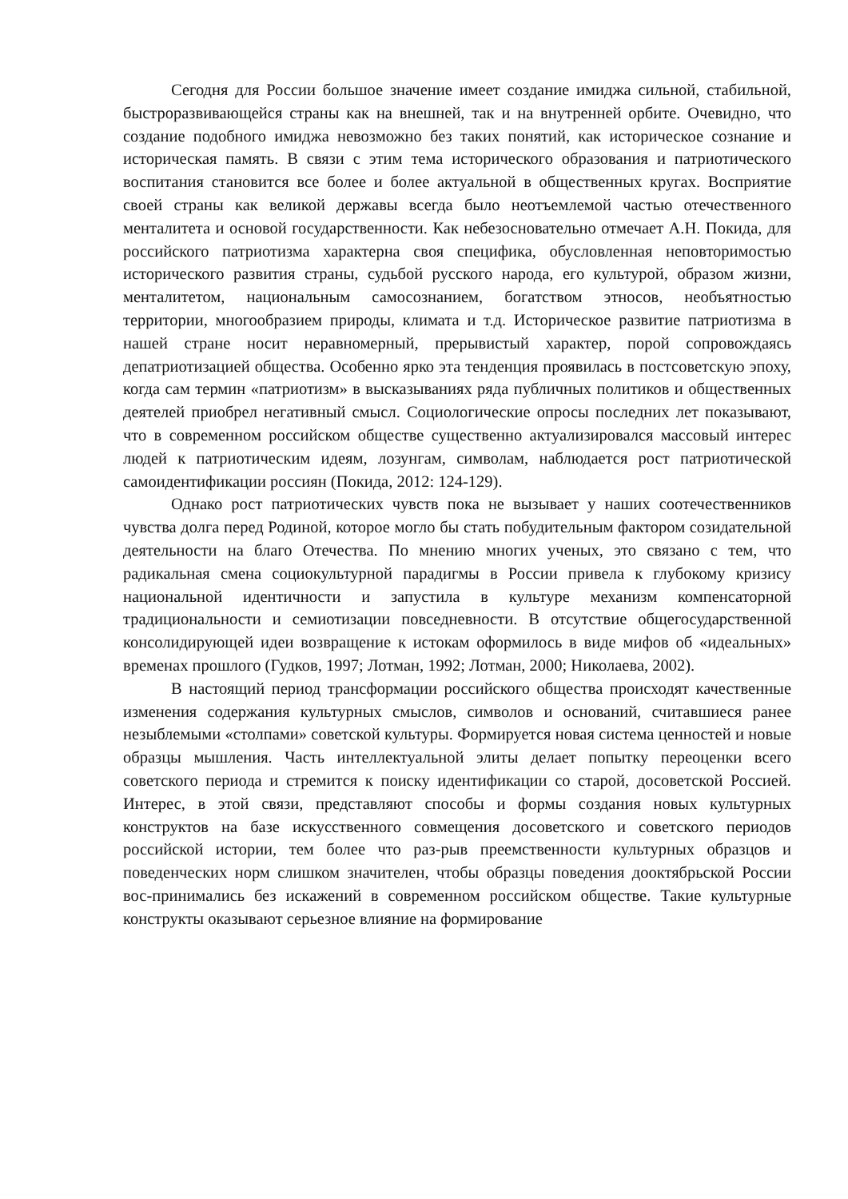Сегодня для России большое значение имеет создание имиджа сильной, стабильной, быстроразвивающейся страны как на внешней, так и на внутренней орбите. Очевидно, что создание подобного имиджа невозможно без таких понятий, как историческое сознание и историческая память. В связи с этим тема исторического образования и патриотического воспитания становится все более и более актуальной в общественных кругах. Восприятие своей страны как великой державы всегда было неотъемлемой частью отечественного менталитета и основой государственности. Как небезосновательно отмечает А.Н. Покида, для российского патриотизма характерна своя специфика, обусловленная неповторимостью исторического развития страны, судьбой русского народа, его культурой, образом жизни, менталитетом, национальным самосознанием, богатством этносов, необъятностью территории, многообразием природы, климата и т.д. Историческое развитие патриотизма в нашей стране носит неравномерный, прерывистый характер, порой сопровождаясь депатриотизацией общества. Особенно ярко эта тенденция проявилась в постсоветскую эпоху, когда сам термин «патриотизм» в высказываниях ряда публичных политиков и общественных деятелей приобрел негативный смысл. Социологические опросы последних лет показывают, что в современном российском обществе существенно актуализировался массовый интерес людей к патриотическим идеям, лозунгам, символам, наблюдается рост патриотической самоидентификации россиян (Покида, 2012: 124-129).
Однако рост патриотических чувств пока не вызывает у наших соотечественников чувства долга перед Родиной, которое могло бы стать побудительным фактором созидательной деятельности на благо Отечества. По мнению многих ученых, это связано с тем, что радикальная смена социокультурной парадигмы в России привела к глубокому кризису национальной идентичности и запустила в культуре механизм компенсаторной традициональности и семиотизации повседневности. В отсутствие общегосударственной консолидирующей идеи возвращение к истокам оформилось в виде мифов об «идеальных» временах прошлого (Гудков, 1997; Лотман, 1992; Лотман, 2000; Николаева, 2002).
В настоящий период трансформации российского общества происходят качественные изменения содержания культурных смыслов, символов и оснований, считавшиеся ранее незыблемыми «столпами» советской культуры. Формируется новая система ценностей и новые образцы мышления. Часть интеллектуальной элиты делает попытку переоценки всего советского периода и стремится к поиску идентификации со старой, досоветской Россией. Интерес, в этой связи, представляют способы и формы создания новых культурных конструктов на базе искусственного совмещения досоветского и советского периодов российской истории, тем более что раз-рыв преемственности культурных образцов и поведенческих норм слишком значителен, чтобы образцы поведения дооктябрьской России вос-принимались без искажений в современном российском обществе. Такие культурные конструкты оказывают серьезное влияние на формирование